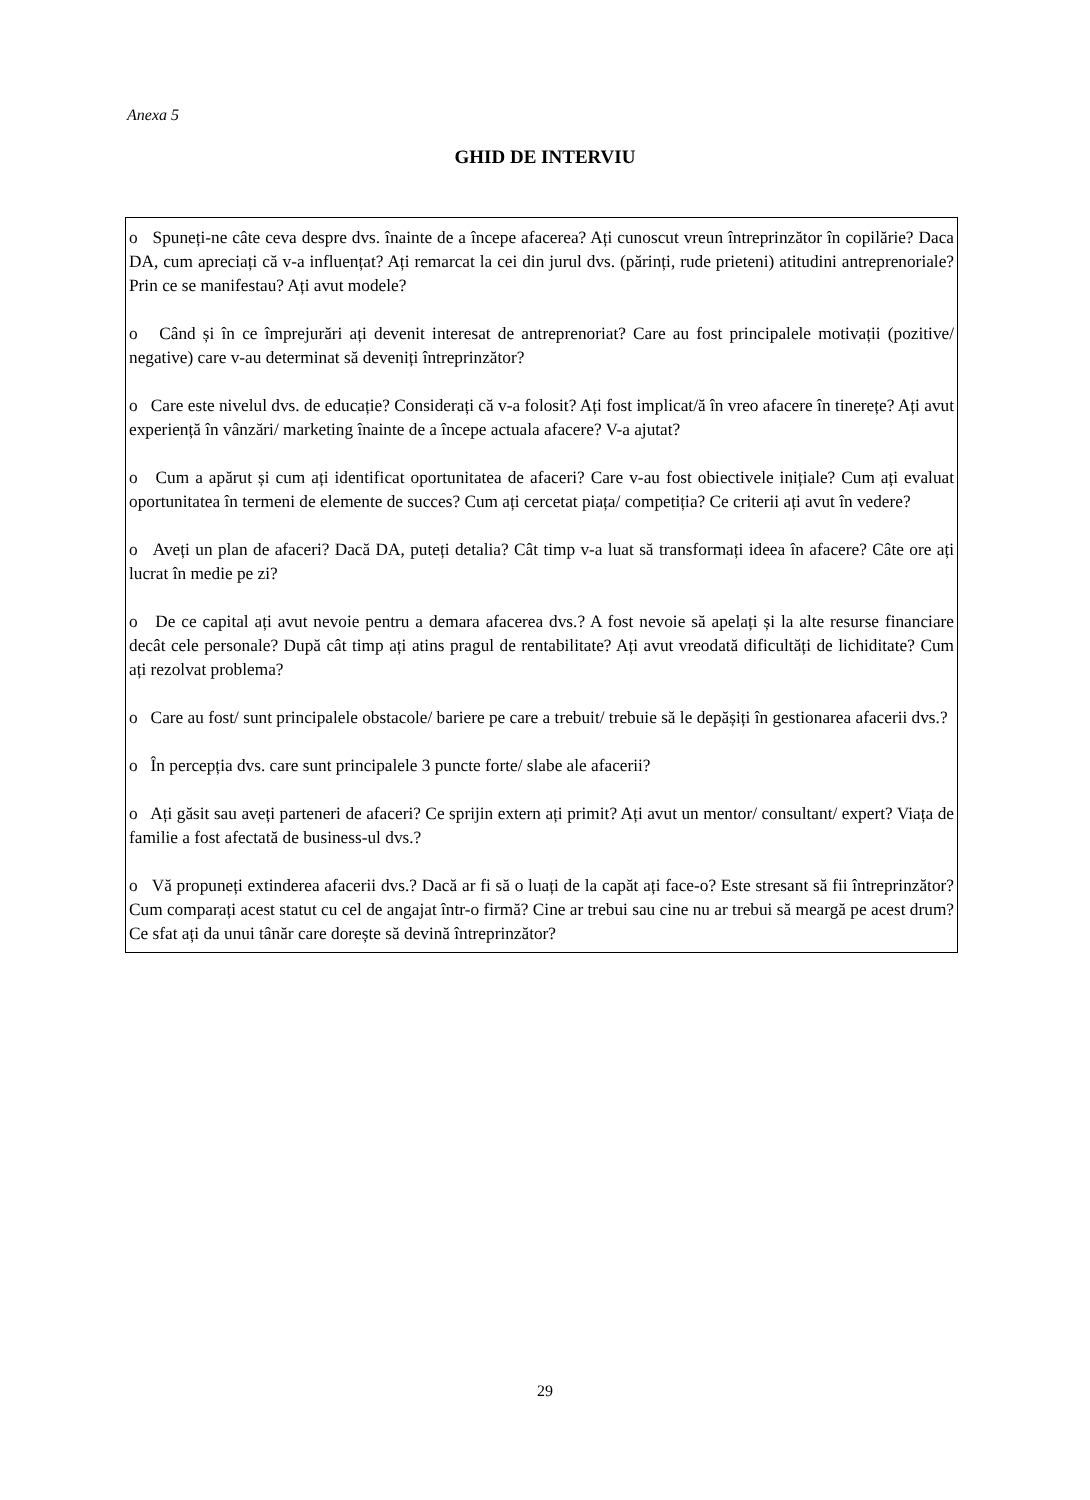Anexa 5
GHID DE INTERVIU
o Spuneți-ne câte ceva despre dvs. înainte de a începe afacerea? Ați cunoscut vreun întreprinzător în copilărie? Daca DA, cum apreciați că v-a influențat? Ați remarcat la cei din jurul dvs. (părinți, rude prieteni) atitudini antreprenoriale? Prin ce se manifestau? Ați avut modele?
o Când și în ce împrejurări ați devenit interesat de antreprenoriat? Care au fost principalele motivații (pozitive/ negative) care v-au determinat să deveniți întreprinzător?
o Care este nivelul dvs. de educație? Considerați că v-a folosit? Ați fost implicat/ă în vreo afacere în tinerețe? Ați avut experiență în vânzări/ marketing înainte de a începe actuala afacere? V-a ajutat?
o Cum a apărut și cum ați identificat oportunitatea de afaceri? Care v-au fost obiectivele inițiale? Cum ați evaluat oportunitatea în termeni de elemente de succes? Cum ați cercetat piața/ competiția? Ce criterii ați avut în vedere?
o Aveți un plan de afaceri? Dacă DA, puteți detalia? Cât timp v-a luat să transformați ideea în afacere? Câte ore ați lucrat în medie pe zi?
o De ce capital ați avut nevoie pentru a demara afacerea dvs.? A fost nevoie să apelați și la alte resurse financiare decât cele personale? După cât timp ați atins pragul de rentabilitate? Ați avut vreodată dificultăți de lichiditate? Cum ați rezolvat problema?
o Care au fost/ sunt principalele obstacole/ bariere pe care a trebuit/ trebuie să le depășiți în gestionarea afacerii dvs.?
o În percepția dvs. care sunt principalele 3 puncte forte/ slabe ale afacerii?
o Ați găsit sau aveți parteneri de afaceri? Ce sprijin extern ați primit? Ați avut un mentor/ consultant/ expert? Viața de familie a fost afectată de business-ul dvs.?
o Vă propuneți extinderea afacerii dvs.? Dacă ar fi să o luați de la capăt ați face-o? Este stresant să fii întreprinzător? Cum comparați acest statut cu cel de angajat într-o firmă? Cine ar trebui sau cine nu ar trebui să meargă pe acest drum? Ce sfat ați da unui tânăr care dorește să devină întreprinzător?
29